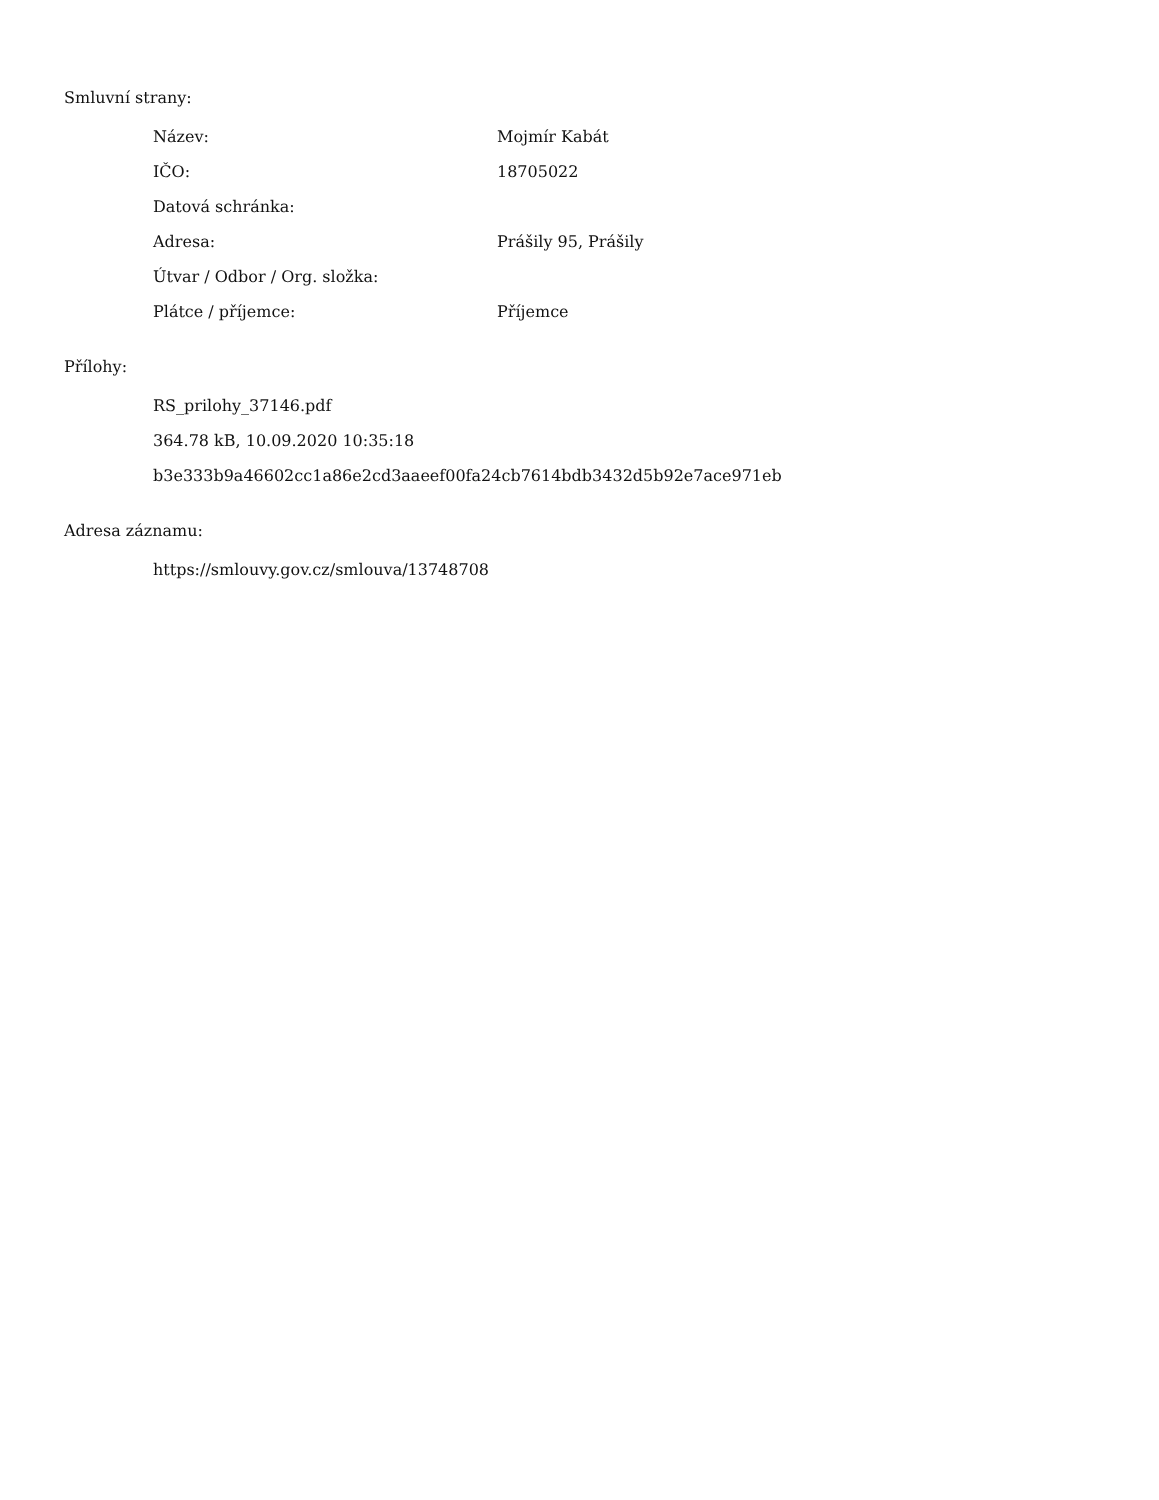Smluvní strany:
| Název: | Mojmír Kabát |
| IČO: | 18705022 |
| Datová schránka: | |
| Adresa: | Prášily 95, Prášily |
| Útvar / Odbor / Org. složka: | |
| Plátce / příjemce: | Příjemce |
Přílohy:
RS_prilohy_37146.pdf
364.78 kB, 10.09.2020 10:35:18
b3e333b9a46602cc1a86e2cd3aaeef00fa24cb7614bdb3432d5b92e7ace971eb
Adresa záznamu:
https://smlouvy.gov.cz/smlouva/13748708